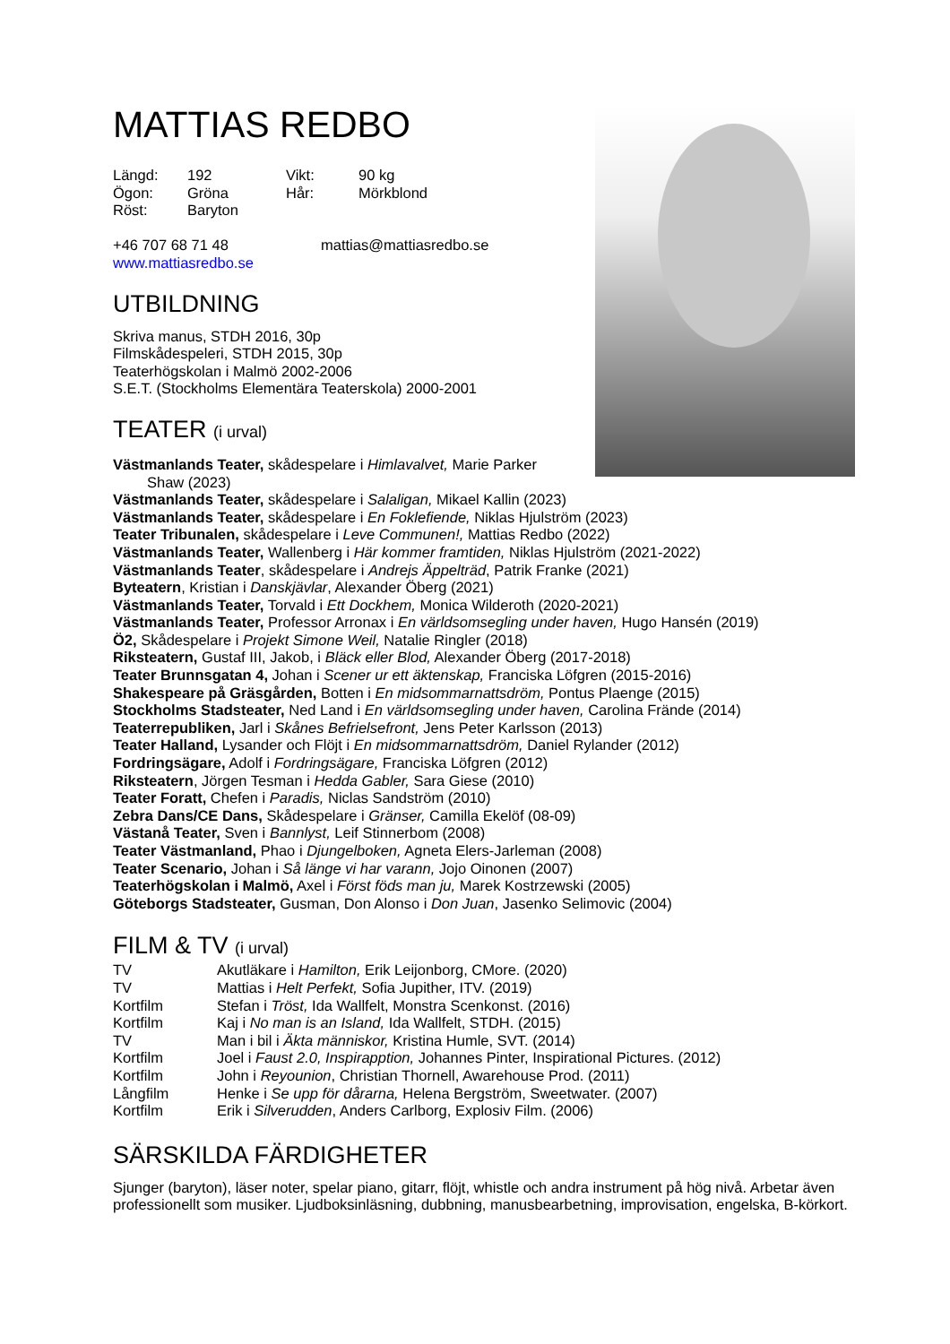MATTIAS REDBO
| Längd: | 192 | Vikt: | 90 kg |
| Ögon: | Gröna | Hår: | Mörkblond |
| Röst: | Baryton | | |
| +46 707 68 71 48 | mattias@mattiasredbo.se |
www.mattiasredbo.se
UTBILDNING
Skriva manus, STDH 2016, 30p
Filmskådespeleri, STDH 2015, 30p
Teaterhögskolan i Malmö 2002-2006
S.E.T. (Stockholms Elementära Teaterskola) 2000-2001
TEATER (i urval)
Västmanlands Teater, skådespelare i Himlavalvet, Marie Parker
Shaw (2023)
Västmanlands Teater, skådespelare i Salaligan, Mikael Kallin (2023)
Västmanlands Teater, skådespelare i En Foklefiende, Niklas Hjulström (2023)
Teater Tribunalen, skådespelare i Leve Communen!, Mattias Redbo (2022)
Västmanlands Teater, Wallenberg i Här kommer framtiden, Niklas Hjulström (2021-2022)
Västmanlands Teater, skådespelare i Andrejs Äppelträd, Patrik Franke (2021)
Byteatern, Kristian i Danskjävlar, Alexander Öberg (2021)
Västmanlands Teater, Torvald i Ett Dockhem, Monica Wilderoth (2020-2021)
Västmanlands Teater, Professor Arronax i En världsomsegling under haven, Hugo Hansén (2019)
Ö2, Skådespelare i Projekt Simone Weil, Natalie Ringler (2018)
Riksteatern, Gustaf III, Jakob, i Bläck eller Blod, Alexander Öberg (2017-2018)
Teater Brunnsgatan 4, Johan i Scener ur ett äktenskap, Franciska Löfgren (2015-2016)
Shakespeare på Gräsgården, Botten i En midsommarnattsdröm, Pontus Plaenge (2015)
Stockholms Stadsteater, Ned Land i En världsomsegling under haven, Carolina Frände (2014)
Teaterrepubliken, Jarl i Skånes Befrielsefront, Jens Peter Karlsson (2013)
Teater Halland, Lysander och Flöjt i En midsommarnattsdröm, Daniel Rylander (2012)
Fordringsägare, Adolf i Fordringsägare, Franciska Löfgren (2012)
Riksteatern, Jörgen Tesman i Hedda Gabler, Sara Giese (2010)
Teater Foratt, Chefen i Paradis, Niclas Sandström (2010)
Zebra Dans/CE Dans, Skådespelare i Gränser, Camilla Ekelöf (08-09)
Västanå Teater, Sven i Bannlyst, Leif Stinnerbom (2008)
Teater Västmanland, Phao i Djungelboken, Agneta Elers-Jarleman (2008)
Teater Scenario, Johan i Så länge vi har varann, Jojo Oinonen (2007)
Teaterhögskolan i Malmö, Axel i Först föds man ju, Marek Kostrzewski (2005)
Göteborgs Stadsteater, Gusman, Don Alonso i Don Juan, Jasenko Selimovic (2004)
FILM & TV (i urval)
| TV | Akutläkare i Hamilton, Erik Leijonborg, CMore. (2020) |
| TV | Mattias i Helt Perfekt, Sofia Jupither, ITV. (2019) |
| Kortfilm | Stefan i Tröst, Ida Wallfelt, Monstra Scenkonst. (2016) |
| Kortfilm | Kaj i No man is an Island, Ida Wallfelt, STDH. (2015) |
| TV | Man i bil i Äkta människor, Kristina Humle, SVT. (2014) |
| Kortfilm | Joel i Faust 2.0, Inspirapption, Johannes Pinter, Inspirational Pictures. (2012) |
| Kortfilm | John i Reyounion , Christian Thornell, Awarehouse Prod. (2011) |
| Långfilm | Henke i Se upp för dårarna, Helena Bergström, Sweetwater. (2007) |
| Kortfilm | Erik i Silverudden , Anders Carlborg, Explosiv Film. (2006) |
SÄRSKILDA FÄRDIGHETER
Sjunger (baryton), läser noter, spelar piano, gitarr, flöjt, whistle och andra instrument på hög nivå. Arbetar även professionellt som musiker. Ljudboksinläsning, dubbning, manusbearbetning, improvisation, engelska, B-körkort.